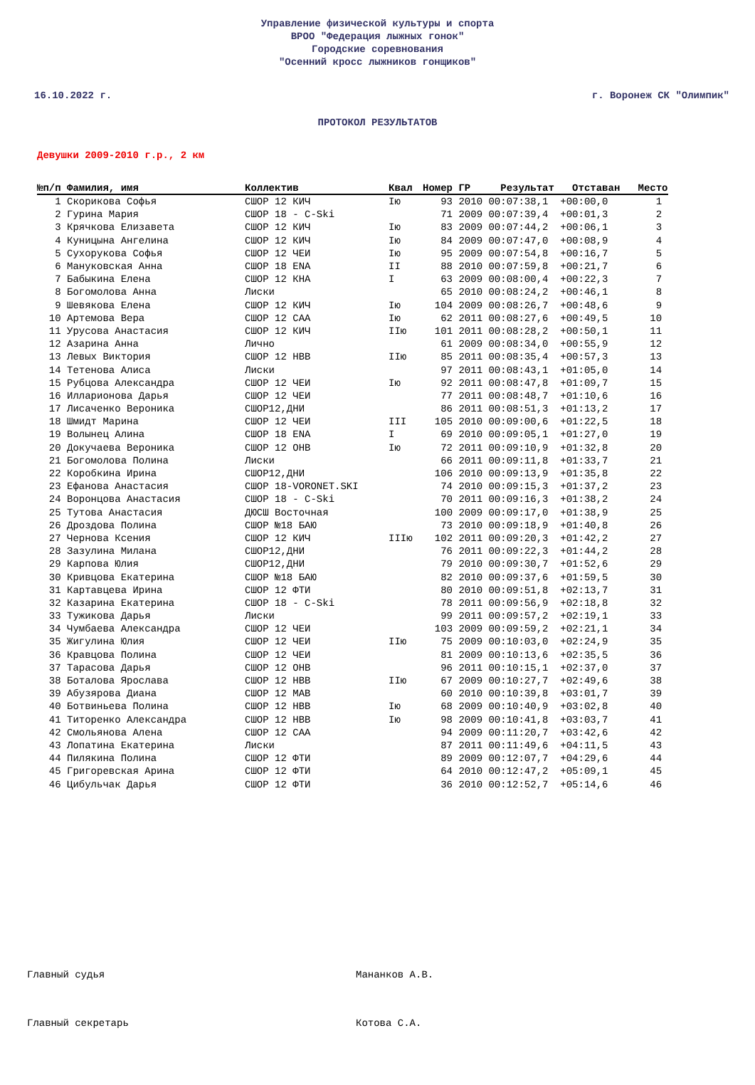Управление физической культуры и спорта
ВРОО "Федерация лыжных гонок"
Городские соревнования
"Осенний кросс лыжников гонщиков"
16.10.2022 г. г. Воронеж СК "Олимпик"
ПРОТОКОЛ РЕЗУЛЬТАТОВ
Девушки 2009-2010 г.р., 2 км
| №п/п | Фамилия, имя | Коллектив | Квал | Номер | ГР | Результат | Отставан | Место |
| --- | --- | --- | --- | --- | --- | --- | --- | --- |
| 1 | Скорикова Софья | СШОР 12 КИЧ | Iю | 93 | 2010 | 00:07:38,1 | +00:00,0 | 1 |
| 2 | Гурина Мария | СШОР 18 - C-Ski | | 71 | 2009 | 00:07:39,4 | +00:01,3 | 2 |
| 3 | Крячкова Елизавета | СШОР 12 КИЧ | Iю | 83 | 2009 | 00:07:44,2 | +00:06,1 | 3 |
| 4 | Куницына Ангелина | СШОР 12 КИЧ | Iю | 84 | 2009 | 00:07:47,0 | +00:08,9 | 4 |
| 5 | Сухорукова Софья | СШОР 12 ЧЕИ | Iю | 95 | 2009 | 00:07:54,8 | +00:16,7 | 5 |
| 6 | Мануковская Анна | СШОР 18 ENA | II | 88 | 2010 | 00:07:59,8 | +00:21,7 | 6 |
| 7 | Бабыкина Елена | СШОР 12 КНА | I | 63 | 2009 | 00:08:00,4 | +00:22,3 | 7 |
| 8 | Богомолова Анна | Лиски | | 65 | 2010 | 00:08:24,2 | +00:46,1 | 8 |
| 9 | Шевякова Елена | СШОР 12 КИЧ | Iю | 104 | 2009 | 00:08:26,7 | +00:48,6 | 9 |
| 10 | Артемова Вера | СШОР 12 САА | Iю | 62 | 2011 | 00:08:27,6 | +00:49,5 | 10 |
| 11 | Урусова Анастасия | СШОР 12 КИЧ | IIю | 101 | 2011 | 00:08:28,2 | +00:50,1 | 11 |
| 12 | Азарина Анна | Лично | | 61 | 2009 | 00:08:34,0 | +00:55,9 | 12 |
| 13 | Левых Виктория | СШОР 12 НВВ | IIю | 85 | 2011 | 00:08:35,4 | +00:57,3 | 13 |
| 14 | Тетенова Алиса | Лиски | | 97 | 2011 | 00:08:43,1 | +01:05,0 | 14 |
| 15 | Рубцова Александра | СШОР 12 ЧЕИ | Iю | 92 | 2011 | 00:08:47,8 | +01:09,7 | 15 |
| 16 | Илларионова Дарья | СШОР 12 ЧЕИ | | 77 | 2011 | 00:08:48,7 | +01:10,6 | 16 |
| 17 | Лисаченко Вероника | СШОР12,ДНИ | | 86 | 2011 | 00:08:51,3 | +01:13,2 | 17 |
| 18 | Шмидт Марина | СШОР 12 ЧЕИ | III | 105 | 2010 | 00:09:00,6 | +01:22,5 | 18 |
| 19 | Волынец Алина | СШОР 18 ENA | I | 69 | 2010 | 00:09:05,1 | +01:27,0 | 19 |
| 20 | Докучаева Вероника | СШОР 12 ОНВ | Iю | 72 | 2011 | 00:09:10,9 | +01:32,8 | 20 |
| 21 | Богомолова Полина | Лиски | | 66 | 2011 | 00:09:11,8 | +01:33,7 | 21 |
| 22 | Коробкина Ирина | СШОР12,ДНИ | | 106 | 2010 | 00:09:13,9 | +01:35,8 | 22 |
| 23 | Ефанова Анастасия | СШОР 18-VORONET.SKI | | 74 | 2010 | 00:09:15,3 | +01:37,2 | 23 |
| 24 | Воронцова Анастасия | СШОР 18 - C-Ski | | 70 | 2011 | 00:09:16,3 | +01:38,2 | 24 |
| 25 | Тутова Анастасия | ДЮСШ Восточная | | 100 | 2009 | 00:09:17,0 | +01:38,9 | 25 |
| 26 | Дроздова Полина | СШОР №18 БАЮ | | 73 | 2010 | 00:09:18,9 | +01:40,8 | 26 |
| 27 | Чернова Ксения | СШОР 12 КИЧ | IIIю | 102 | 2011 | 00:09:20,3 | +01:42,2 | 27 |
| 28 | Зазулина Милана | СШОР12,ДНИ | | 76 | 2011 | 00:09:22,3 | +01:44,2 | 28 |
| 29 | Карпова Юлия | СШОР12,ДНИ | | 79 | 2010 | 00:09:30,7 | +01:52,6 | 29 |
| 30 | Кривцова Екатерина | СШОР №18 БАЮ | | 82 | 2010 | 00:09:37,6 | +01:59,5 | 30 |
| 31 | Картавцева Ирина | СШОР 12 ФТИ | | 80 | 2010 | 00:09:51,8 | +02:13,7 | 31 |
| 32 | Казарина Екатерина | СШОР 18 - C-Ski | | 78 | 2011 | 00:09:56,9 | +02:18,8 | 32 |
| 33 | Тужикова Дарья | Лиски | | 99 | 2011 | 00:09:57,2 | +02:19,1 | 33 |
| 34 | Чумбаева Александра | СШОР 12 ЧЕИ | | 103 | 2009 | 00:09:59,2 | +02:21,1 | 34 |
| 35 | Жигулина Юлия | СШОР 12 ЧЕИ | IIю | 75 | 2009 | 00:10:03,0 | +02:24,9 | 35 |
| 36 | Кравцова Полина | СШОР 12 ЧЕИ | | 81 | 2009 | 00:10:13,6 | +02:35,5 | 36 |
| 37 | Тарасова Дарья | СШОР 12 ОНВ | | 96 | 2011 | 00:10:15,1 | +02:37,0 | 37 |
| 38 | Боталова Ярослава | СШОР 12 НВВ | IIю | 67 | 2009 | 00:10:27,7 | +02:49,6 | 38 |
| 39 | Абузярова Диана | СШОР 12 МАВ | | 60 | 2010 | 00:10:39,8 | +03:01,7 | 39 |
| 40 | Ботвиньева Полина | СШОР 12 НВВ | Iю | 68 | 2009 | 00:10:40,9 | +03:02,8 | 40 |
| 41 | Титоренко Александра | СШОР 12 НВВ | Iю | 98 | 2009 | 00:10:41,8 | +03:03,7 | 41 |
| 42 | Смольянова Алена | СШОР 12 САА | | 94 | 2009 | 00:11:20,7 | +03:42,6 | 42 |
| 43 | Лопатина Екатерина | Лиски | | 87 | 2011 | 00:11:49,6 | +04:11,5 | 43 |
| 44 | Пилякина Полина | СШОР 12 ФТИ | | 89 | 2009 | 00:12:07,7 | +04:29,6 | 44 |
| 45 | Григоревская Арина | СШОР 12 ФТИ | | 64 | 2010 | 00:12:47,2 | +05:09,1 | 45 |
| 46 | Цибульчак Дарья | СШОР 12 ФТИ | | 36 | 2010 | 00:12:52,7 | +05:14,6 | 46 |
Главный судья Мананков А.В.
Главный секретарь Котова С.А.